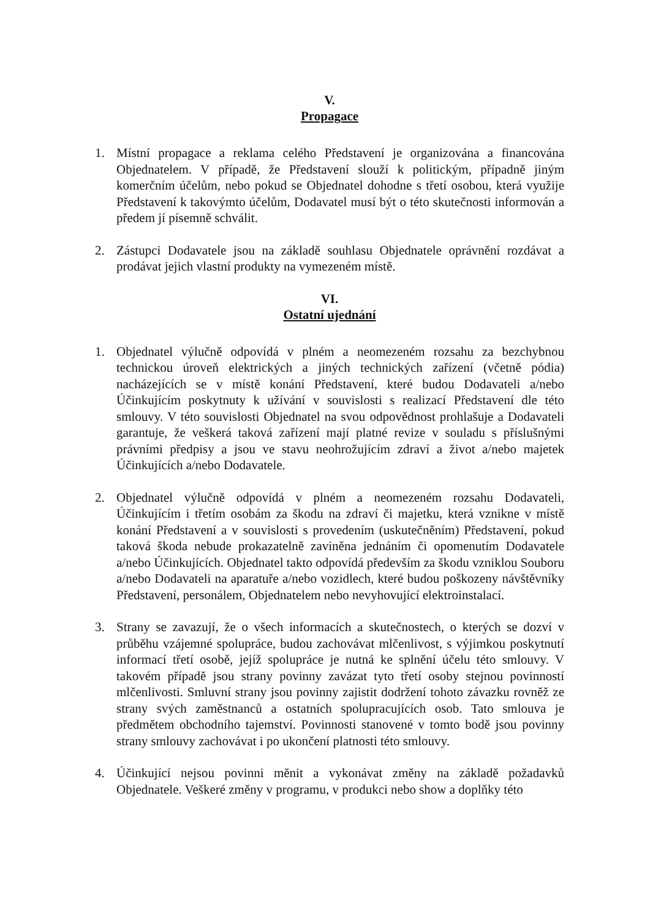V.
Propagace
1. Místní propagace a reklama celého Představení je organizována a financována Objednatelem. V případě, že Představení slouží k politickým, případně jiným komerčním účelům, nebo pokud se Objednatel dohodne s třetí osobou, která využije Představení k takovýmto účelům, Dodavatel musí být o této skutečnosti informován a předem jí písemně schválit.
2. Zástupci Dodavatele jsou na základě souhlasu Objednatele oprávnění rozdávat a prodávat jejich vlastní produkty na vymezeném místě.
VI.
Ostatní ujednání
1. Objednatel výlučně odpovídá v plném a neomezeném rozsahu za bezchybnou technickou úroveň elektrických a jiných technických zařízení (včetně pódia) nacházejících se v místě konání Představení, které budou Dodavateli a/nebo Účinkujícím poskytnuty k užívání v souvislosti s realizací Představení dle této smlouvy. V této souvislosti Objednatel na svou odpovědnost prohlašuje a Dodavateli garantuje, že veškerá taková zařízení mají platné revize v souladu s příslušnými právními předpisy a jsou ve stavu neohrožujícím zdraví a život a/nebo majetek Účinkujících a/nebo Dodavatele.
2. Objednatel výlučně odpovídá v plném a neomezeném rozsahu Dodavateli, Účinkujícím i třetím osobám za škodu na zdraví či majetku, která vznikne v místě konání Představení a v souvislosti s provedením (uskutečněním) Představení, pokud taková škoda nebude prokazatelně zaviněna jednáním či opomenutím Dodavatele a/nebo Účinkujících. Objednatel takto odpovídá především za škodu vzniklou Souboru a/nebo Dodavateli na aparatuře a/nebo vozidlech, které budou poškozeny návštěvníky Představení, personálem, Objednatelem nebo nevyhovující elektroinstalací.
3. Strany se zavazují, že o všech informacích a skutečnostech, o kterých se dozví v průběhu vzájemné spolupráce, budou zachovávat mlčenlivost, s výjimkou poskytnutí informací třetí osobě, jejíž spolupráce je nutná ke splnění účelu této smlouvy. V takovém případě jsou strany povinny zavázat tyto třetí osoby stejnou povinností mlčenlivosti. Smluvní strany jsou povinny zajistit dodržení tohoto závazku rovněž ze strany svých zaměstnanců a ostatních spolupracujících osob. Tato smlouva je předmětem obchodního tajemství. Povinnosti stanovené v tomto bodě jsou povinny strany smlouvy zachovávat i po ukončení platnosti této smlouvy.
4. Účinkující nejsou povinni měnit a vykonávat změny na základě požadavků Objednatele. Veškeré změny v programu, v produkci nebo show a doplňky této